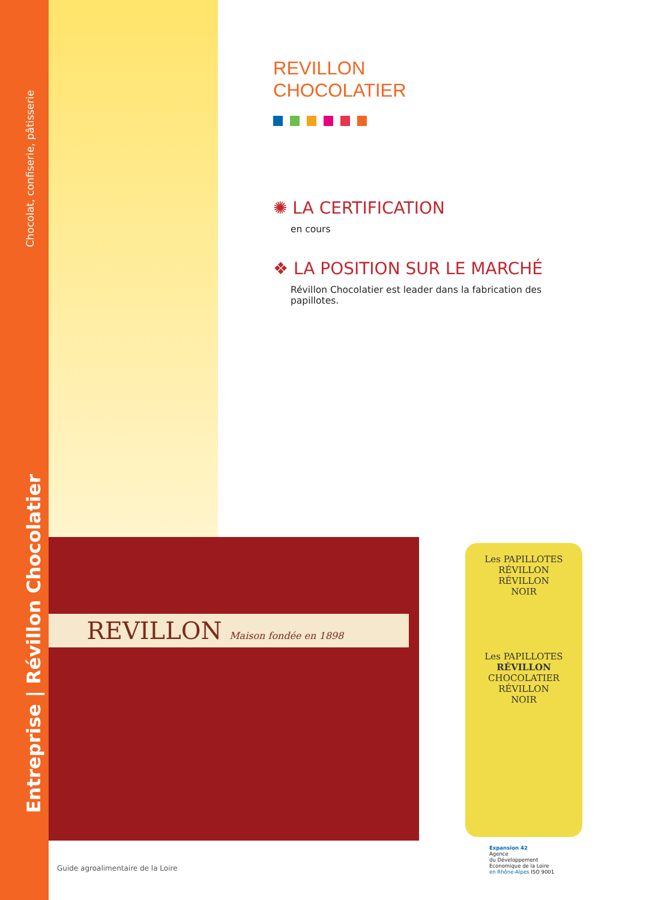Chocolat, confiserie, pâtisserie
Entreprise | Révillon Chocolatier
REVILLON
CHOCOLATIER
✺ LA CERTIFICATION
en cours
❖ LA POSITION SUR LE MARCHÉ
Révillon Chocolatier est leader dans la fabrication des papillotes.
REVILLON Maison fondée en 1898
Les PAPILLOTES
RÉVILLON
RÉVILLON
NOIR
Les PAPILLOTES
RÉVILLON
CHOCOLATIER
RÉVILLON
NOIR
Guide agroalimentaire de la Loire
Expansion 42
Agence
du Développement
Economique de la Loire
en Rhône-Alpes ISO 9001